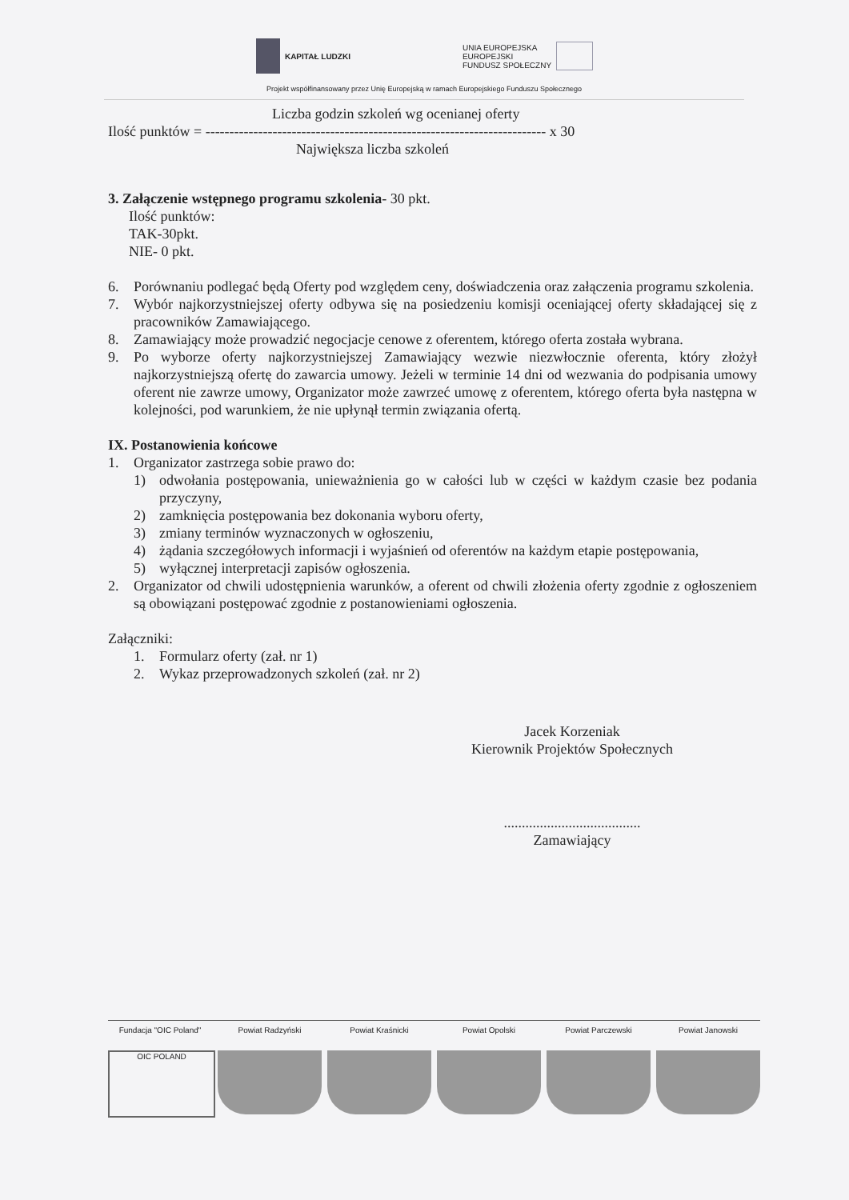KAPITAŁ LUDZKI UNIA EUROPEJSKA
EUROPEJSKI
FUNDUSZ SPOŁECZNY
Projekt współfinansowany przez Unię Europejską w ramach Europejskiego Funduszu Społecznego
Liczba godzin szkoleń wg ocenianej oferty
Ilość punktów = ----------------------------------------------------------------------- x 30
Największa liczba szkoleń
3. Załączenie wstępnego programu szkolenia- 30 pkt.
Ilość punktów:
TAK-30pkt.
NIE- 0 pkt.
6. Porównaniu podlegać będą Oferty pod względem ceny, doświadczenia oraz załączenia programu szkolenia.
7. Wybór najkorzystniejszej oferty odbywa się na posiedzeniu komisji oceniającej oferty składającej się z pracowników Zamawiającego.
8. Zamawiający może prowadzić negocjacje cenowe z oferentem, którego oferta została wybrana.
9. Po wyborze oferty najkorzystniejszej Zamawiający wezwie niezwłocznie oferenta, który złożył najkorzystniejszą ofertę do zawarcia umowy. Jeżeli w terminie 14 dni od wezwania do podpisania umowy oferent nie zawrze umowy, Organizator może zawrzeć umowę z oferentem, którego oferta była następna w kolejności, pod warunkiem, że nie upłynął termin związania ofertą.
IX. Postanowienia końcowe
1. Organizator zastrzega sobie prawo do:
1) odwołania postępowania, unieważnienia go w całości lub w części w każdym czasie bez podania przyczyny,
2) zamknięcia postępowania bez dokonania wyboru oferty,
3) zmiany terminów wyznaczonych w ogłoszeniu,
4) żądania szczegółowych informacji i wyjaśnień od oferentów na każdym etapie postępowania,
5) wyłącznej interpretacji zapisów ogłoszenia.
2. Organizator od chwili udostępnienia warunków, a oferent od chwili złożenia oferty zgodnie z ogłoszeniem są obowiązani postępować zgodnie z postanowieniami ogłoszenia.
Załączniki:
1. Formularz oferty (zał. nr 1)
2. Wykaz przeprowadzonych szkoleń (zał. nr 2)
Jacek Korzeniak
Kierownik Projektów Społecznych
......................................
Zamawiający
Fundacja "OIC Poland"
OIC POLAND
Powiat Radzyński Powiat Kraśnicki Powiat Opolski Powiat Parczewski Powiat Janowski